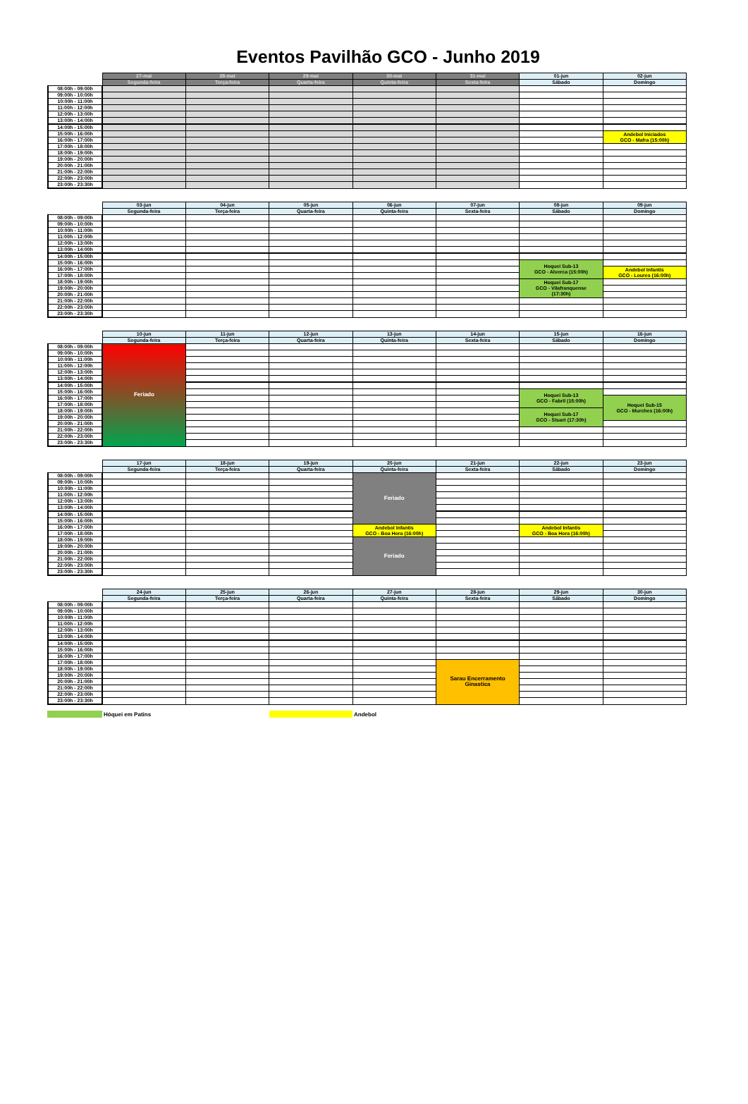Eventos Pavilhão GCO - Junho 2019
| | 27-mai | 28-mai | 29-mai | 30-mai | 31-mai | 01-jun | 02-jun |
| | Segunda-feira | Terça-feira | Quarta-feira | Quinta-feira | Sexta-feira | Sábado | Domingo |
| 08:00h - 09:00h | | | | | | | |
| 09:00h - 10:00h | | | | | | | |
| 10:00h - 11:00h | | | | | | | |
| 11:00h - 12:00h | | | | | | | |
| 12:00h - 13:00h | | | | | | | |
| 13:00h - 14:00h | | | | | | | |
| 14:00h - 15:00h | | | | | | | |
| 15:00h - 16:00h | | | | | | | Andebol Iniciados GCO - Mafra (15:00h) |
| 16:00h - 17:00h | | | | | | | |
| 17:00h - 18:00h | | | | | | | |
| 18:00h - 19:00h | | | | | | | |
| 19:00h - 20:00h | | | | | | | |
| 20:00h - 21:00h | | | | | | | |
| 21:00h - 22:00h | | | | | | | |
| 22:00h - 23:00h | | | | | | | |
| 23:00h - 23:30h | | | | | | | |
| | 03-jun | 04-jun | 05-jun | 06-jun | 07-jun | 08-jun | 09-jun |
| | Segunda-feira | Terça-feira | Quarta-feira | Quinta-feira | Sexta-feira | Sábado | Domingo |
| 08:00h - 09:00h | | | | | | | |
| 09:00h - 10:00h | | | | | | | |
| 10:00h - 11:00h | | | | | | | |
| 11:00h - 12:00h | | | | | | | |
| 12:00h - 13:00h | | | | | | | |
| 13:00h - 14:00h | | | | | | | |
| 14:00h - 15:00h | | | | | | | |
| 15:00h - 16:00h | | | | | | Hoquei Sub-13 GCO - Alverca (15:00h) | |
| 16:00h - 17:00h | | | | | | | Andebol Infantis GCO - Loures (16:00h) |
| 17:00h - 18:00h | | | | | | | |
| 18:00h - 19:00h | | | | | | Hoquei Sub-17 GCO - Vilafranquense (17:30h) | |
| 19:00h - 20:00h | | | | | | | |
| 20:00h - 21:00h | | | | | | | |
| 21:00h - 22:00h | | | | | | | |
| 22:00h - 23:00h | | | | | | | |
| 23:00h - 23:30h | | | | | | | |
| | 10-jun | 11-jun | 12-jun | 13-jun | 14-jun | 15-jun | 16-jun |
| | Segunda-feira | Terça-feira | Quarta-feira | Quinta-feira | Sexta-feira | Sábado | Domingo |
| 08:00h - 09:00h | Feriado | | | | | | |
| 09:00h - 10:00h | | | | | | | |
| 10:00h - 11:00h | | | | | | | |
| 11:00h - 12:00h | | | | | | | |
| 12:00h - 13:00h | | | | | | | |
| 13:00h - 14:00h | | | | | | | |
| 14:00h - 15:00h | | | | | | | |
| 15:00h - 16:00h | | | | | | Hoquei Sub-13 GCO - Fabril (15:00h) | |
| 16:00h - 17:00h | | | | | | | Hoquei Sub-15 GCO - Murches (16:00h) |
| 17:00h - 18:00h | | | | | | | |
| 18:00h - 19:00h | | | | | | Hoquei Sub-17 GCO - Stuart (17:30h) | |
| 19:00h - 20:00h | | | | | | | |
| 20:00h - 21:00h | | | | | | | |
| 21:00h - 22:00h | | | | | | | |
| 22:00h - 23:00h | | | | | | | |
| 23:00h - 23:30h | | | | | | | |
| | 17-jun | 18-jun | 19-jun | 20-jun | 21-jun | 22-jun | 23-jun |
| | Segunda-feira | Terça-feira | Quarta-feira | Quinta-feira | Sexta-feira | Sábado | Domingo |
| 08:00h - 09:00h | | | | Feriado | | | |
| 09:00h - 10:00h | | | | | | | |
| 10:00h - 11:00h | | | | | | | |
| 11:00h - 12:00h | | | | | | | |
| 12:00h - 13:00h | | | | | | | |
| 13:00h - 14:00h | | | | | | | |
| 14:00h - 15:00h | | | | | | | |
| 15:00h - 16:00h | | | | | | | |
| 16:00h - 17:00h | | | | Andebol Infantis GCO - Boa Hora (16:00h) | | Andebol Infantis GCO - Boa Hora (16:00h) | |
| 17:00h - 18:00h | | | | | | | |
| 18:00h - 19:00h | | | | Feriado | | | |
| 19:00h - 20:00h | | | | | | | |
| 20:00h - 21:00h | | | | | | | |
| 21:00h - 22:00h | | | | | | | |
| 22:00h - 23:00h | | | | | | | |
| 23:00h - 23:30h | | | | | | | |
| | 24-jun | 25-jun | 26-jun | 27-jun | 28-jun | 29-jun | 30-jun |
| | Segunda-feira | Terça-feira | Quarta-feira | Quinta-feira | Sexta-feira | Sábado | Domingo |
| 08:00h - 09:00h | | | | | | | |
| 09:00h - 10:00h | | | | | | | |
| 10:00h - 11:00h | | | | | | | |
| 11:00h - 12:00h | | | | | | | |
| 12:00h - 13:00h | | | | | | | |
| 13:00h - 14:00h | | | | | | | |
| 14:00h - 15:00h | | | | | | | |
| 15:00h - 16:00h | | | | | | | |
| 16:00h - 17:00h | | | | | | | |
| 17:00h - 18:00h | | | | | Sarau Encerramento Ginastica | | |
| 18:00h - 19:00h | | | | | | | |
| 19:00h - 20:00h | | | | | | | |
| 20:00h - 21:00h | | | | | | | |
| 21:00h - 22:00h | | | | | | | |
| 22:00h - 23:00h | | | | | | | |
| 23:00h - 23:30h | | | | | | | |
Hóquei em Patins Andebol